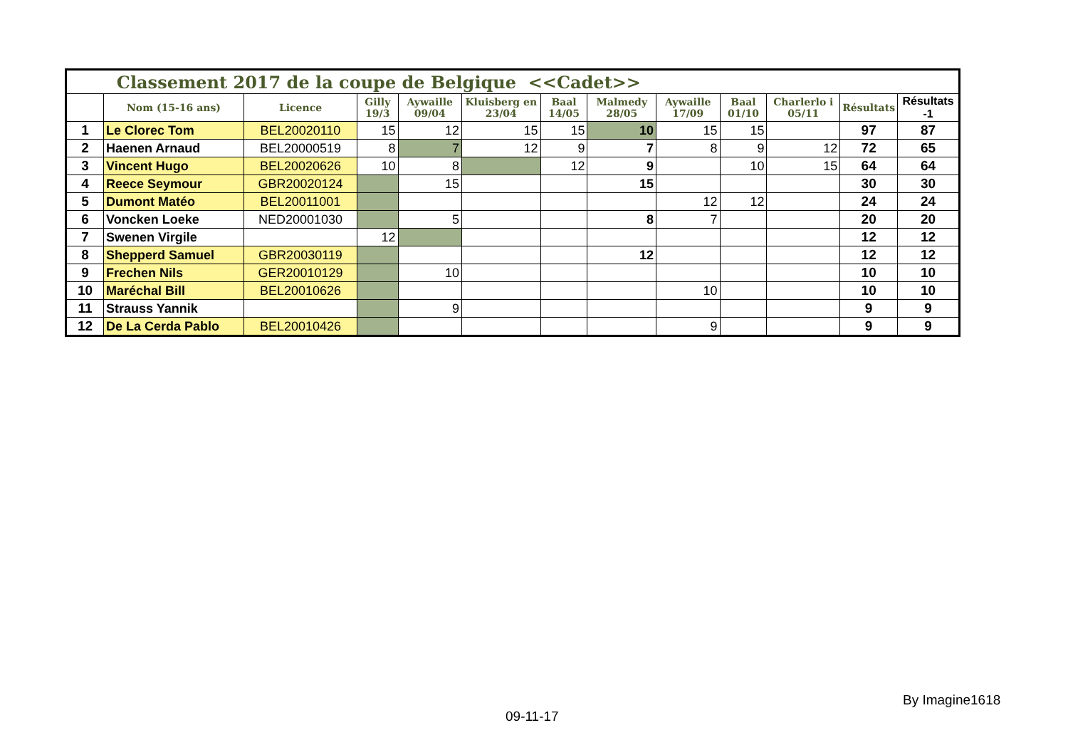| Classement 2017 de la coupe de Belgique <<Cadet>> | | | | | | | | | | | | |
| | Nom (15-16 ans) | Licence | Gilly 19/3 | Aywaille 09/04 | Kluisberg en 23/04 | Baal 14/05 | Malmedy 28/05 | Aywaille 17/09 | Baal 01/10 | Charlerlo i 05/11 | Résultats | Résultats -1 |
| 1 | Le Clorec Tom | BEL20020110 | 15 | 12 | 15 | 15 | 10 | 15 | 15 | | 97 | 87 |
| 2 | Haenen Arnaud | BEL20000519 | 8 | 7 | 12 | 9 | 7 | 8 | 9 | 12 | 72 | 65 |
| 3 | Vincent Hugo | BEL20020626 | 10 | 8 | | 12 | 9 | | 10 | 15 | 64 | 64 |
| 4 | Reece Seymour | GBR20020124 | | 15 | | | 15 | | | | 30 | 30 |
| 5 | Dumont Matéo | BEL20011001 | | | | | | 12 | 12 | | 24 | 24 |
| 6 | Voncken Loeke | NED20001030 | | 5 | | | 8 | 7 | | | 20 | 20 |
| 7 | Swenen Virgile | | 12 | | | | | | | | 12 | 12 |
| 8 | Shepperd Samuel | GBR20030119 | | | | | 12 | | | | 12 | 12 |
| 9 | Frechen Nils | GER20010129 | | 10 | | | | | | | 10 | 10 |
| 10 | Maréchal Bill | BEL20010626 | | | | | | 10 | | | 10 | 10 |
| 11 | Strauss Yannik | | | 9 | | | | | | | 9 | 9 |
| 12 | De La Cerda Pablo | BEL20010426 | | | | | | 9 | | | 9 | 9 |
By Imagine1618
09-11-17